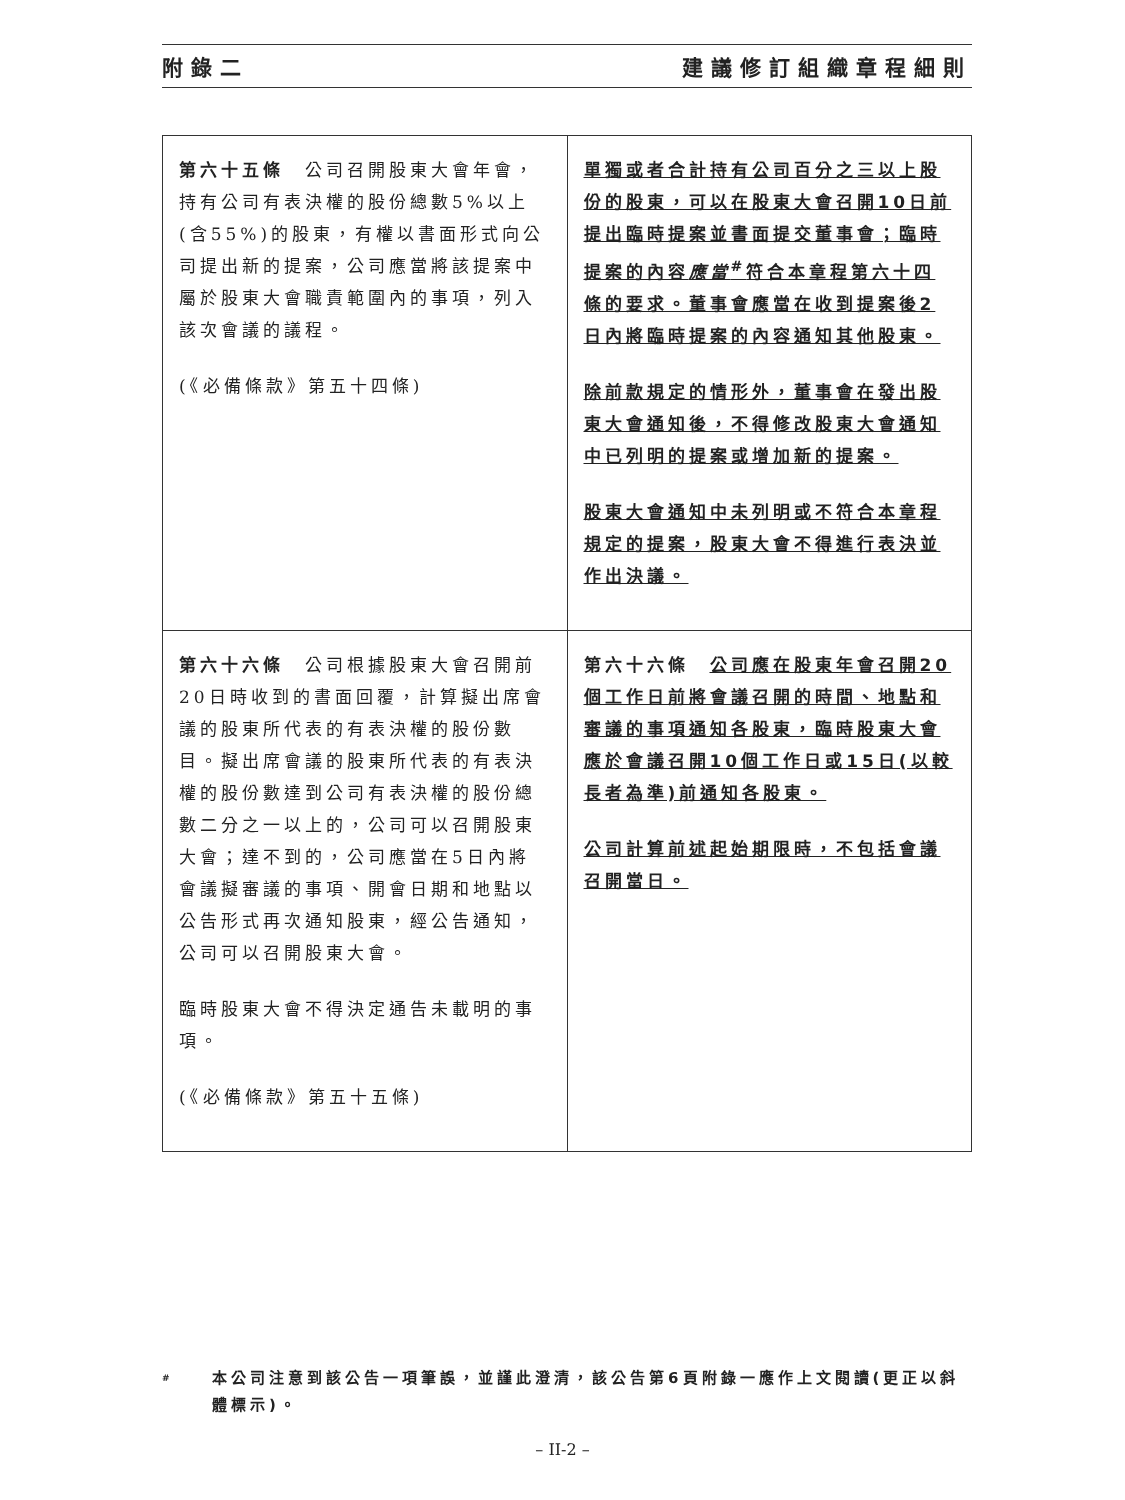附錄二 建議修訂組織章程細則
| 第六十五條 公司召開股東大會年會，持有公司有表決權的股份總數5%以上(含55%)的股東，有權以書面形式向公司提出新的提案，公司應當將該提案中屬於股東大會職責範圍內的事項，列入該次會議的議程。 (《必備條款》第五十四條) | 單獨或者合計持有公司百分之三以上股份的股東，可以在股東大會召開10日前提出臨時提案並書面提交董事會；臨時提案的內容 應當<sup>#</sup>符合本章程第六十四條的要求。董事會應當在收到提案後2日內將臨時提案的內容通知其他股東。 除前款規定的情形外，董事會在發出股東大會通知後，不得修改股東大會通知中已列明的提案或增加新的提案。 股東大會通知中未列明或不符合本章程規定的提案，股東大會不得進行表決並作出決議。 |
| 第六十六條 公司根據股東大會召開前20日時收到的書面回覆，計算擬出席會議的股東所代表的有表決權的股份數目。擬出席會議的股東所代表的有表決權的股份數達到公司有表決權的股份總數二分之一以上的，公司可以召開股東大會；達不到的，公司應當在5日內將會議擬審議的事項、開會日期和地點以公告形式再次通知股東，經公告通知，公司可以召開股東大會。 臨時股東大會不得決定通告未載明的事項。 (《必備條款》第五十五條) | 第六十六條 公司應在股東年會召開20個工作日前將會議召開的時間、地點和審議的事項通知各股東，臨時股東大會應於會議召開10個工作日或15日(以較長者為準)前通知各股東。 公司計算前述起始期限時，不包括會議召開當日。 |
# 本公司注意到該公告一項筆誤，並謹此澄清，該公告第6頁附錄一應作上文閱讀(更正以斜體標示)。
– II-2 –